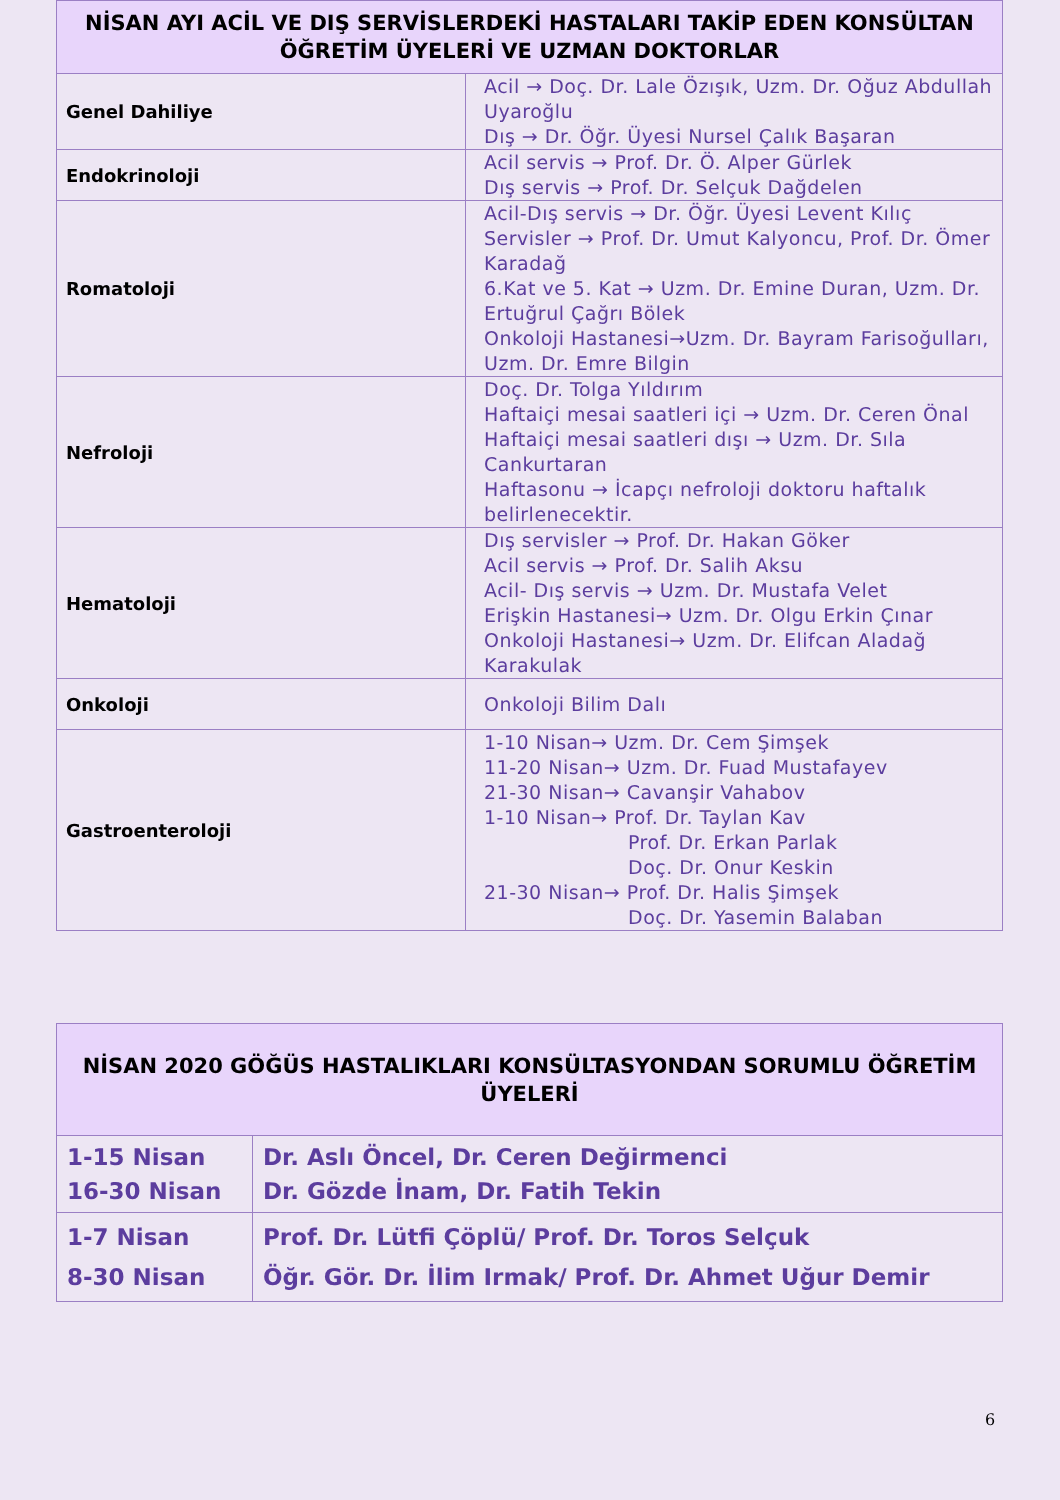| NİSAN AYI ACİL VE DIŞ SERVİSLERDEKİ HASTALARI TAKİP EDEN KONSÜLTAN ÖĞRETİM ÜYELERİ VE UZMAN DOKTORLAR | |
| --- | --- |
| Genel Dahiliye | Acil → Doç. Dr. Lale Özışık, Uzm. Dr. Oğuz Abdullah Uyaroğlu Dış → Dr. Öğr. Üyesi Nursel Çalık Başaran |
| Endokrinoloji | Acil servis → Prof. Dr. Ö. Alper Gürlek Dış servis → Prof. Dr. Selçuk Dağdelen |
| Romatoloji | Acil-Dış servis → Dr. Öğr. Üyesi Levent Kılıç Servisler → Prof. Dr. Umut Kalyoncu, Prof. Dr. Ömer Karadağ 6.Kat ve 5. Kat → Uzm. Dr. Emine Duran, Uzm. Dr. Ertuğrul Çağrı Bölek Onkoloji Hastanesi→Uzm. Dr. Bayram Farisoğulları, Uzm. Dr. Emre Bilgin |
| Nefroloji | Doç. Dr. Tolga Yıldırım Haftaiçi mesai saatleri içi → Uzm. Dr. Ceren Önal Haftaiçi mesai saatleri dışı → Uzm. Dr. Sıla Cankurtaran Haftasonu → İcapçı nefroloji doktoru haftalık belirlenecektir. |
| Hematoloji | Dış servisler → Prof. Dr. Hakan Göker Acil servis → Prof. Dr. Salih Aksu Acil- Dış servis → Uzm. Dr. Mustafa Velet Erişkin Hastanesi→ Uzm. Dr. Olgu Erkin Çınar Onkoloji Hastanesi→ Uzm. Dr. Elifcan Aladağ Karakulak |
| Onkoloji | Onkoloji Bilim Dalı |
| Gastroenteroloji | 1-10 Nisan→ Uzm. Dr. Cem Şimşek 11-20 Nisan→ Uzm. Dr. Fuad Mustafayev 21-30 Nisan→ Cavanşir Vahabov 1-10 Nisan→ Prof. Dr. Taylan Kav Prof. Dr. Erkan Parlak Doç. Dr. Onur Keskin 21-30 Nisan→ Prof. Dr. Halis Şimşek Doç. Dr. Yasemin Balaban |
| NİSAN 2020 GÖĞÜS HASTALIKLARI KONSÜLTASYONDAN SORUMLU ÖĞRETİM ÜYELERİ | |
| --- | --- |
| 1-15 Nisan 16-30 Nisan | Dr. Aslı Öncel, Dr. Ceren Değirmenci Dr. Gözde İnam, Dr. Fatih Tekin |
| 1-7 Nisan 8-30 Nisan | Prof. Dr. Lütfi Çöplü/ Prof. Dr. Toros Selçuk Öğr. Gör. Dr. İlim Irmak/ Prof. Dr. Ahmet Uğur Demir |
6